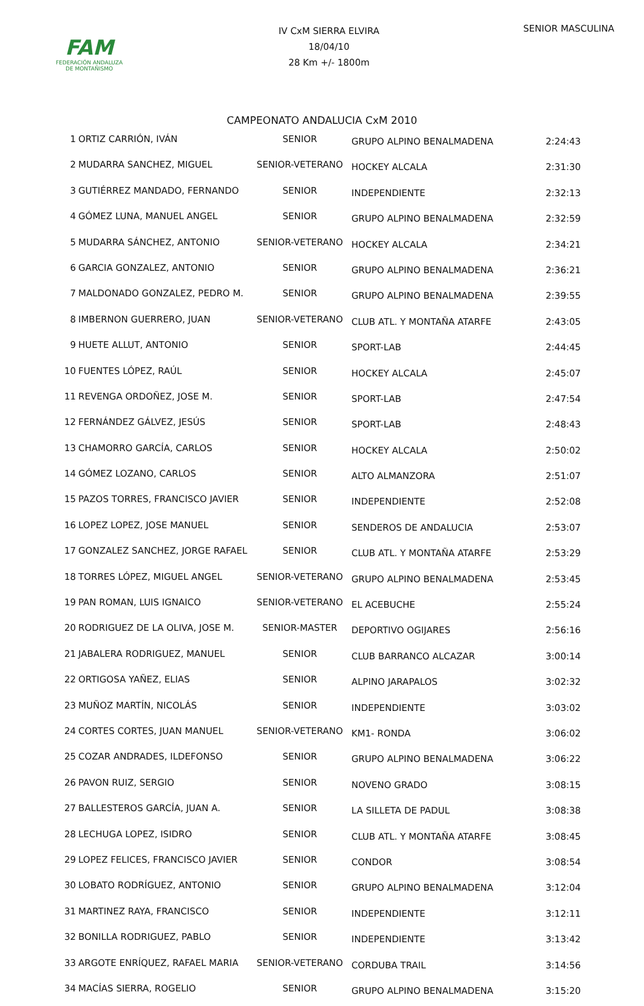FAM
FEDERACIÓN ANDALUZA
DE MONTAÑISMO
IV CxM SIERRA ELVIRA
18/04/10
28 Km +/- 1800m
SENIOR MASCULINA
CAMPEONATO ANDALUCIA CxM 2010
| 1 | ORTIZ CARRIÓN, IVÁN | SENIOR | GRUPO ALPINO BENALMADENA | 2:24:43 |
| 2 | MUDARRA SANCHEZ, MIGUEL | SENIOR-VETERANO | HOCKEY ALCALA | 2:31:30 |
| 3 | GUTIÉRREZ MANDADO, FERNANDO | SENIOR | INDEPENDIENTE | 2:32:13 |
| 4 | GÓMEZ LUNA, MANUEL ANGEL | SENIOR | GRUPO ALPINO BENALMADENA | 2:32:59 |
| 5 | MUDARRA SÁNCHEZ, ANTONIO | SENIOR-VETERANO | HOCKEY ALCALA | 2:34:21 |
| 6 | GARCIA GONZALEZ, ANTONIO | SENIOR | GRUPO ALPINO BENALMADENA | 2:36:21 |
| 7 | MALDONADO GONZALEZ, PEDRO M. | SENIOR | GRUPO ALPINO BENALMADENA | 2:39:55 |
| 8 | IMBERNON GUERRERO, JUAN | SENIOR-VETERANO | CLUB ATL. Y MONTAÑA ATARFE | 2:43:05 |
| 9 | HUETE ALLUT, ANTONIO | SENIOR | SPORT-LAB | 2:44:45 |
| 10 | FUENTES LÓPEZ, RAÚL | SENIOR | HOCKEY ALCALA | 2:45:07 |
| 11 | REVENGA ORDOÑEZ, JOSE M. | SENIOR | SPORT-LAB | 2:47:54 |
| 12 | FERNÁNDEZ GÁLVEZ, JESÚS | SENIOR | SPORT-LAB | 2:48:43 |
| 13 | CHAMORRO GARCÍA, CARLOS | SENIOR | HOCKEY ALCALA | 2:50:02 |
| 14 | GÓMEZ LOZANO, CARLOS | SENIOR | ALTO ALMANZORA | 2:51:07 |
| 15 | PAZOS TORRES, FRANCISCO JAVIER | SENIOR | INDEPENDIENTE | 2:52:08 |
| 16 | LOPEZ LOPEZ, JOSE MANUEL | SENIOR | SENDEROS DE ANDALUCIA | 2:53:07 |
| 17 | GONZALEZ SANCHEZ, JORGE RAFAEL | SENIOR | CLUB ATL. Y MONTAÑA ATARFE | 2:53:29 |
| 18 | TORRES LÓPEZ, MIGUEL ANGEL | SENIOR-VETERANO | GRUPO ALPINO BENALMADENA | 2:53:45 |
| 19 | PAN ROMAN, LUIS IGNAICO | SENIOR-VETERANO | EL ACEBUCHE | 2:55:24 |
| 20 | RODRIGUEZ DE LA OLIVA, JOSE M. | SENIOR-MASTER | DEPORTIVO OGIJARES | 2:56:16 |
| 21 | JABALERA RODRIGUEZ, MANUEL | SENIOR | CLUB BARRANCO ALCAZAR | 3:00:14 |
| 22 | ORTIGOSA YAÑEZ, ELIAS | SENIOR | ALPINO JARAPALOS | 3:02:32 |
| 23 | MUÑOZ MARTÍN, NICOLÁS | SENIOR | INDEPENDIENTE | 3:03:02 |
| 24 | CORTES CORTES, JUAN MANUEL | SENIOR-VETERANO | KM1- RONDA | 3:06:02 |
| 25 | COZAR ANDRADES, ILDEFONSO | SENIOR | GRUPO ALPINO BENALMADENA | 3:06:22 |
| 26 | PAVON RUIZ, SERGIO | SENIOR | NOVENO GRADO | 3:08:15 |
| 27 | BALLESTEROS GARCÍA, JUAN A. | SENIOR | LA SILLETA DE PADUL | 3:08:38 |
| 28 | LECHUGA LOPEZ, ISIDRO | SENIOR | CLUB ATL. Y MONTAÑA ATARFE | 3:08:45 |
| 29 | LOPEZ FELICES, FRANCISCO JAVIER | SENIOR | CONDOR | 3:08:54 |
| 30 | LOBATO RODRÍGUEZ, ANTONIO | SENIOR | GRUPO ALPINO BENALMADENA | 3:12:04 |
| 31 | MARTINEZ RAYA, FRANCISCO | SENIOR | INDEPENDIENTE | 3:12:11 |
| 32 | BONILLA RODRIGUEZ, PABLO | SENIOR | INDEPENDIENTE | 3:13:42 |
| 33 | ARGOTE ENRÍQUEZ, RAFAEL MARIA | SENIOR-VETERANO | CORDUBA TRAIL | 3:14:56 |
| 34 | MACÍAS SIERRA, ROGELIO | SENIOR | GRUPO ALPINO BENALMADENA | 3:15:20 |